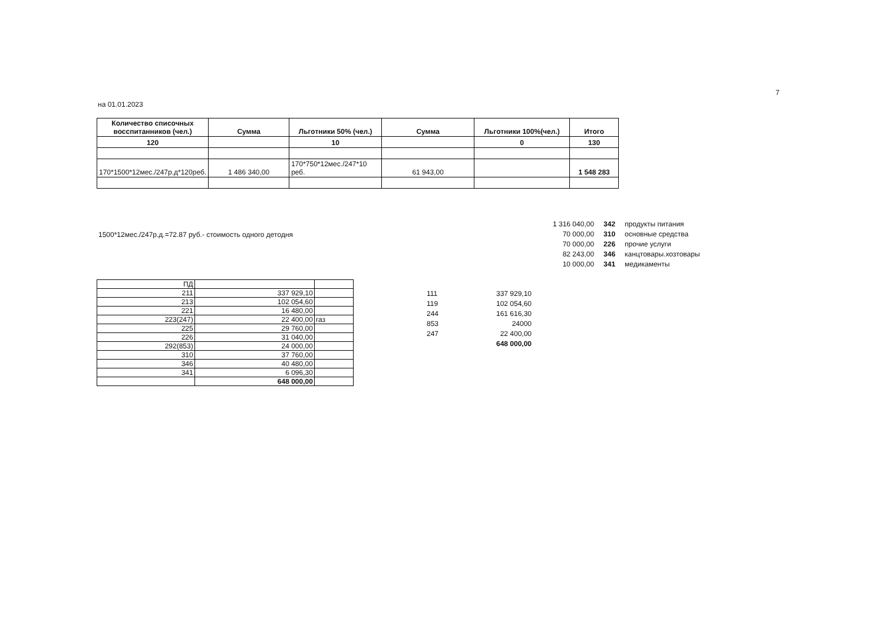7
на 01.01.2023
| Количество списочных восспитанников (чел.) | Сумма | Льготники 50% (чел.) | Сумма | Льготники 100%(чел.) | Итого |
| --- | --- | --- | --- | --- | --- |
| 120 | | 10 | | 0 | 130 |
| 170*1500*12мес./247р.д*120реб. | 1 486 340,00 | 170*750*12мес./247*10 реб. | 61 943,00 | | 1 548 283 |
1500*12мес./247р.д.=72.87 руб.- стоимость одного детодня
| 1 316 040,00 | 342 | продукты питания |
| 70 000,00 | 310 | основные средства |
| 70 000,00 | 226 | прочие услуги |
| 82 243,00 | 346 | канцтовары.хозтовары |
| 10 000,00 | 341 | медикаменты |
| ПД | | |
| 211 | 337 929,10 | |
| 213 | 102 054,60 | |
| 221 | 16 480,00 | |
| 223(247) | 22 400,00 | газ |
| 225 | 29 760,00 | |
| 226 | 31 040,00 | |
| 292(853) | 24 000,00 | |
| 310 | 37 760,00 | |
| 346 | 40 480,00 | |
| 341 | 6 096,30 | |
| | 648 000,00 | |
| 111 | 337 929,10 |
| 119 | 102 054,60 |
| 244 | 161 616,30 |
| 853 | 24000 |
| 247 | 22 400,00 |
| | 648 000,00 |